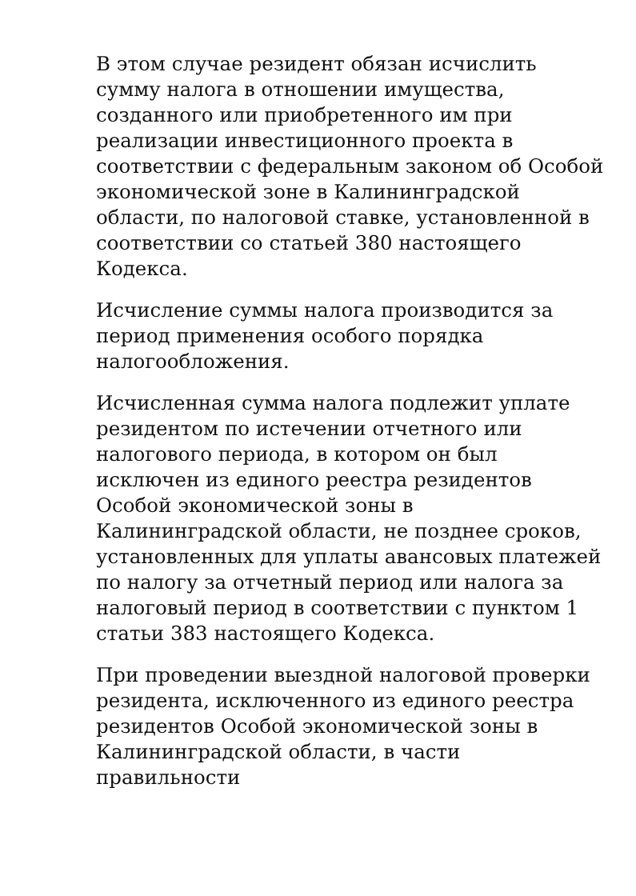В этом случае резидент обязан исчислить сумму налога в отношении имущества, созданного или приобретенного им при реализации инвестиционного проекта в соответствии с федеральным законом об Особой экономической зоне в Калининградской области, по налоговой ставке, установленной в соответствии со статьей 380 настоящего Кодекса.
Исчисление суммы налога производится за период применения особого порядка налогообложения.
Исчисленная сумма налога подлежит уплате резидентом по истечении отчетного или налогового периода, в котором он был исключен из единого реестра резидентов Особой экономической зоны в Калининградской области, не позднее сроков, установленных для уплаты авансовых платежей по налогу за отчетный период или налога за налоговый период в соответствии с пунктом 1 статьи 383 настоящего Кодекса.
При проведении выездной налоговой проверки резидента, исключенного из единого реестра резидентов Особой экономической зоны в Калининградской области, в части правильности